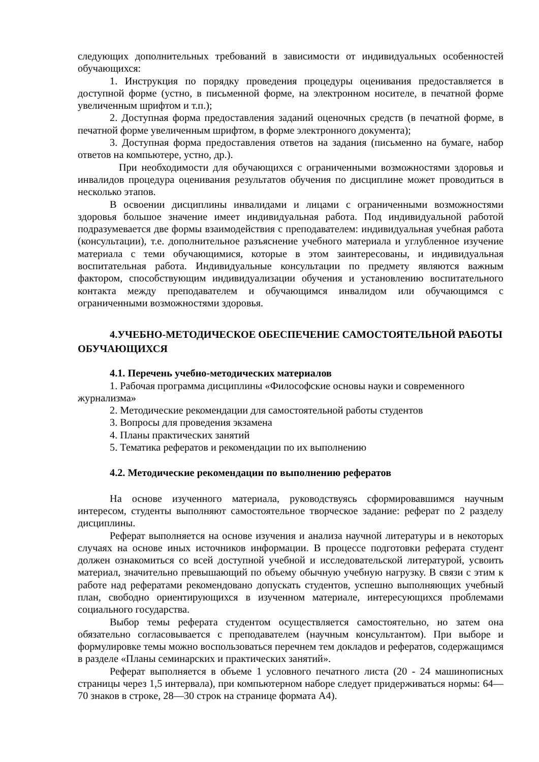следующих дополнительных требований в зависимости от индивидуальных особенностей обучающихся:
1. Инструкция по порядку проведения процедуры оценивания предоставляется в доступной форме (устно, в письменной форме, на электронном носителе, в печатной форме увеличенным шрифтом и т.п.);
2. Доступная форма предоставления заданий оценочных средств (в печатной форме, в печатной форме увеличенным шрифтом, в форме электронного документа);
3. Доступная форма предоставления ответов на задания (письменно на бумаге, набор ответов на компьютере, устно, др.).
При необходимости для обучающихся с ограниченными возможностями здоровья и инвалидов процедура оценивания результатов обучения по дисциплине может проводиться в несколько этапов.
В освоении дисциплины инвалидами и лицами с ограниченными возможностями здоровья большое значение имеет индивидуальная работа. Под индивидуальной работой подразумевается две формы взаимодействия с преподавателем: индивидуальная учебная работа (консультации), т.е. дополнительное разъяснение учебного материала и углубленное изучение материала с теми обучающимися, которые в этом заинтересованы, и индивидуальная воспитательная работа. Индивидуальные консультации по предмету являются важным фактором, способствующим индивидуализации обучения и установлению воспитательного контакта между преподавателем и обучающимся инвалидом или обучающимся с ограниченными возможностями здоровья.
4.УЧЕБНО-МЕТОДИЧЕСКОЕ ОБЕСПЕЧЕНИЕ САМОСТОЯТЕЛЬНОЙ РАБОТЫ ОБУЧАЮЩИХСЯ
4.1. Перечень учебно-методических материалов
1. Рабочая программа дисциплины «Философские основы науки и современного журнализма»
2. Методические рекомендации для самостоятельной работы студентов
3. Вопросы для проведения экзамена
4. Планы практических занятий
5. Тематика рефератов и рекомендации по их выполнению
4.2. Методические рекомендации по выполнению рефератов
На основе изученного материала, руководствуясь сформировавшимся научным интересом, студенты выполняют самостоятельное творческое задание: реферат по 2 разделу дисциплины.
Реферат выполняется на основе изучения и анализа научной литературы и в некоторых случаях на основе иных источников информации. В процессе подготовки реферата студент должен ознакомиться со всей доступной учебной и исследовательской литературой, усвоить материал, значительно превышающий по объему обычную учебную нагрузку. В связи с этим к работе над рефератами рекомендовано допускать студентов, успешно выполняющих учебный план, свободно ориентирующихся в изученном материале, интересующихся проблемами социального государства.
Выбор темы реферата студентом осуществляется самостоятельно, но затем она обязательно согласовывается с преподавателем (научным консультантом). При выборе и формулировке темы можно воспользоваться перечнем тем докладов и рефератов, содержащимся в разделе «Планы семинарских и практических занятий».
Реферат выполняется в объеме 1 условного печатного листа (20 - 24 машинописных страницы через 1,5 интервала), при компьютерном наборе следует придерживаться нормы: 64—70 знаков в строке, 28—30 строк на странице формата А4).